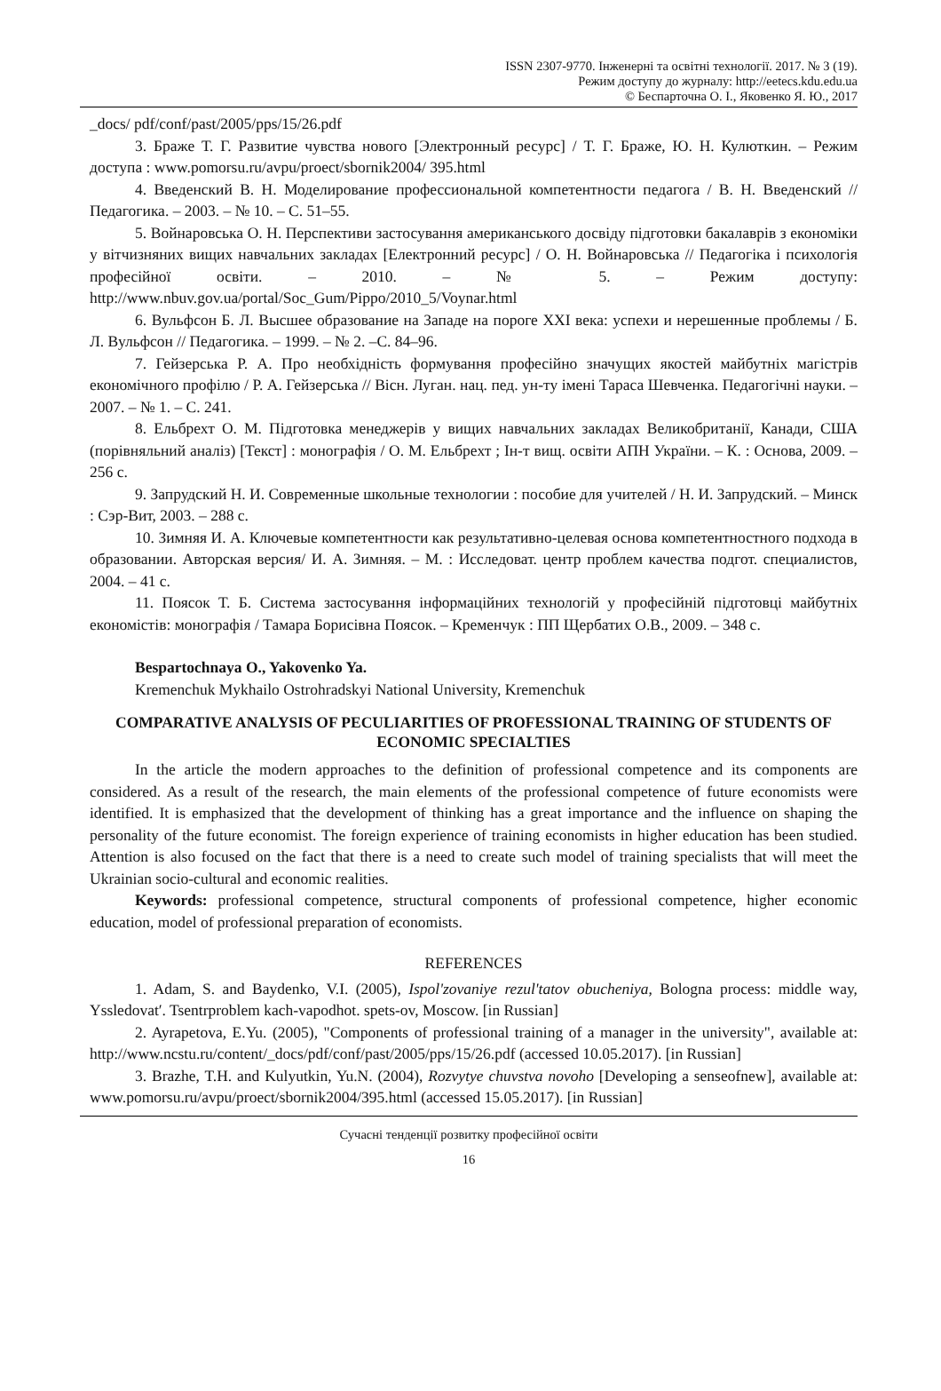ISSN 2307-9770. Інженерні та освітні технології. 2017. № 3 (19).
Режим доступу до журналу: http://eetecs.kdu.edu.ua
© Беспарточна О. І., Яковенко Я. Ю., 2017
_docs/ pdf/conf/past/2005/pps/15/26.pdf
3. Браже Т. Г. Развитие чувства нового [Электронный ресурс] / Т. Г. Браже, Ю. Н. Кулюткин. – Режим доступа : www.pomorsu.ru/avpu/proect/sbornik2004/ 395.html
4. Введенский В. Н. Моделирование профессиональной компетентности педагога / В. Н. Введенский // Педагогика. – 2003. – № 10. – С. 51–55.
5. Войнаровська О. Н. Перспективи застосування американського досвіду підготовки бакалаврів з економіки у вітчизняних вищих навчальних закладах [Електронний ресурс] / О. Н. Войнаровська // Педагогіка і психологія професійної освіти. – 2010. – № 5. – Режим доступу: http://www.nbuv.gov.ua/portal/Soc_Gum/Pippo/2010_5/Voynar.html
6. Вульфсон Б. Л. Высшее образование на Западе на пороге XXI века: успехи и нерешенные проблемы / Б. Л. Вульфсон // Педагогика. – 1999. – № 2. –С. 84–96.
7. Гейзерська Р. А. Про необхідність формування професійно значущих якостей майбутніх магістрів економічного профілю / Р. А. Гейзерська // Вісн. Луган. нац. пед. ун-ту імені Тараса Шевченка. Педагогічні науки. – 2007. – № 1. – С. 241.
8. Ельбрехт О. М. Підготовка менеджерів у вищих навчальних закладах Великобританії, Канади, США (порівняльний аналіз) [Текст] : монографія / О. М. Ельбрехт ; Ін-т вищ. освіти АПН України. – К. : Основа, 2009. – 256 с.
9. Запрудский Н. И. Современные школьные технологии : пособие для учителей / Н. И. Запрудский. – Минск : Сэр-Вит, 2003. – 288 с.
10. Зимняя И. А. Ключевые компетентности как результативно-целевая основа компетентностного подхода в образовании. Авторская версия/ И. А. Зимняя. – М. : Исследоват. центр проблем качества подгот. специалистов, 2004. – 41 с.
11. Поясок Т. Б. Система застосування інформаційних технологій у професійній підготовці майбутніх економістів: монографія / Тамара Борисівна Поясок. – Кременчук : ПП Щербатих О.В., 2009. – 348 с.
Bespartochnaya O., Yakovenko Ya.
Kremenchuk Mykhailo Ostrohradskyi National University, Kremenchuk
COMPARATIVE ANALYSIS OF PECULIARITIES OF PROFESSIONAL TRAINING OF STUDENTS OF ECONOMIC SPECIALTIES
In the article the modern approaches to the definition of professional competence and its components are considered. As a result of the research, the main elements of the professional competence of future economists were identified. It is emphasized that the development of thinking has a great importance and the influence on shaping the personality of the future economist. The foreign experience of training economists in higher education has been studied. Attention is also focused on the fact that there is a need to create such model of training specialists that will meet the Ukrainian socio-cultural and economic realities.
Keywords: professional competence, structural components of professional competence, higher economic education, model of professional preparation of economists.
REFERENCES
1. Adam, S. and Baydenko, V.I. (2005), Ispol'zovaniye rezul'tatov obucheniya, Bologna process: middle way, Yssledovat′. Tsentrproblem kach-vapodhot. spets-ov, Moscow. [in Russian]
2. Ayrapetova, E.Yu. (2005), "Components of professional training of a manager in the university", available at: http://www.ncstu.ru/content/_docs/pdf/conf/past/2005/pps/15/26.pdf (accessed 10.05.2017). [in Russian]
3. Brazhe, T.H. and Kulyutkin, Yu.N. (2004), Rozvytye chuvstva novoho [Developing a senseofnew], available at: www.pomorsu.ru/avpu/proect/sbornik2004/395.html (accessed 15.05.2017). [in Russian]
Сучасні тенденції розвитку професійної освіти
16